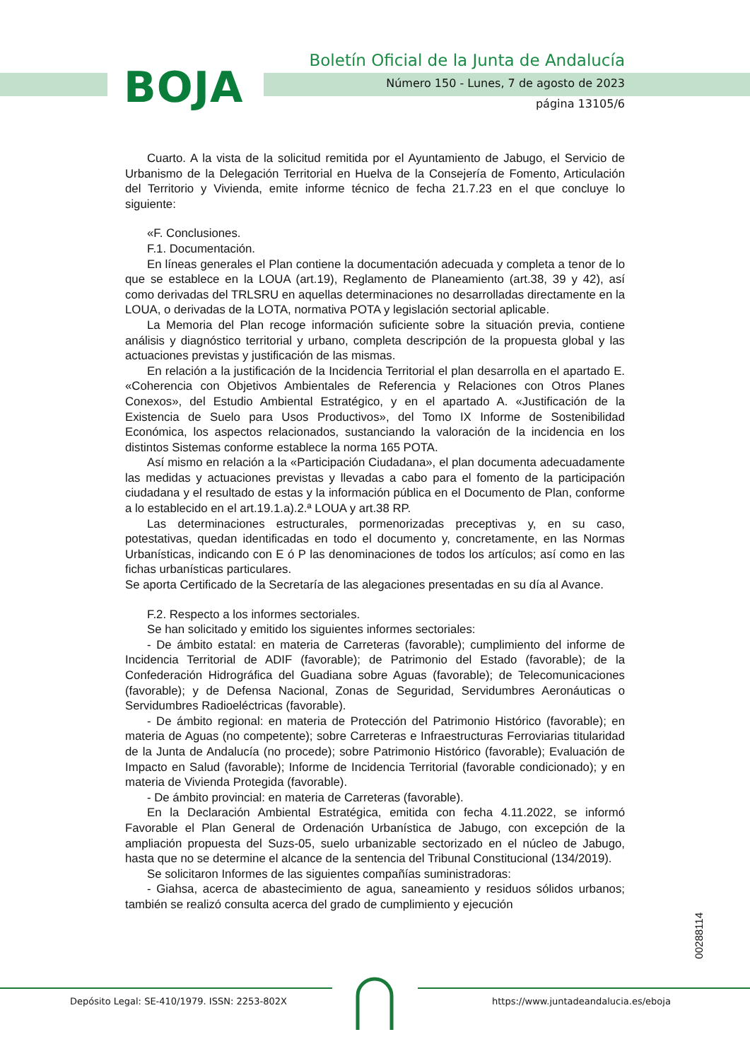BOJA
Boletín Oficial de la Junta de Andalucía
Número 150 - Lunes, 7 de agosto de 2023
página 13105/6
Cuarto. A la vista de la solicitud remitida por el Ayuntamiento de Jabugo, el Servicio de Urbanismo de la Delegación Territorial en Huelva de la Consejería de Fomento, Articulación del Territorio y Vivienda, emite informe técnico de fecha 21.7.23 en el que concluye lo siguiente:
«F. Conclusiones.
F.1. Documentación.
En líneas generales el Plan contiene la documentación adecuada y completa a tenor de lo que se establece en la LOUA (art.19), Reglamento de Planeamiento (art.38, 39 y 42), así como derivadas del TRLSRU en aquellas determinaciones no desarrolladas directamente en la LOUA, o derivadas de la LOTA, normativa POTA y legislación sectorial aplicable.
La Memoria del Plan recoge información suficiente sobre la situación previa, contiene análisis y diagnóstico territorial y urbano, completa descripción de la propuesta global y las actuaciones previstas y justificación de las mismas.
En relación a la justificación de la Incidencia Territorial el plan desarrolla en el apartado E. «Coherencia con Objetivos Ambientales de Referencia y Relaciones con Otros Planes Conexos», del Estudio Ambiental Estratégico, y en el apartado A. «Justificación de la Existencia de Suelo para Usos Productivos», del Tomo IX Informe de Sostenibilidad Económica, los aspectos relacionados, sustanciando la valoración de la incidencia en los distintos Sistemas conforme establece la norma 165 POTA.
Así mismo en relación a la «Participación Ciudadana», el plan documenta adecuadamente las medidas y actuaciones previstas y llevadas a cabo para el fomento de la participación ciudadana y el resultado de estas y la información pública en el Documento de Plan, conforme a lo establecido en el art.19.1.a).2.ª LOUA y art.38 RP.
Las determinaciones estructurales, pormenorizadas preceptivas y, en su caso, potestativas, quedan identificadas en todo el documento y, concretamente, en las Normas Urbanísticas, indicando con E ó P las denominaciones de todos los artículos; así como en las fichas urbanísticas particulares.
Se aporta Certificado de la Secretaría de las alegaciones presentadas en su día al Avance.
F.2. Respecto a los informes sectoriales.
Se han solicitado y emitido los siguientes informes sectoriales:
- De ámbito estatal: en materia de Carreteras (favorable); cumplimiento del informe de Incidencia Territorial de ADIF (favorable); de Patrimonio del Estado (favorable); de la Confederación Hidrográfica del Guadiana sobre Aguas (favorable); de Telecomunicaciones (favorable); y de Defensa Nacional, Zonas de Seguridad, Servidumbres Aeronáuticas o Servidumbres Radioeléctricas (favorable).
- De ámbito regional: en materia de Protección del Patrimonio Histórico (favorable); en materia de Aguas (no competente); sobre Carreteras e Infraestructuras Ferroviarias titularidad de la Junta de Andalucía (no procede); sobre Patrimonio Histórico (favorable); Evaluación de Impacto en Salud (favorable); Informe de Incidencia Territorial (favorable condicionado); y en materia de Vivienda Protegida (favorable).
- De ámbito provincial: en materia de Carreteras (favorable).
En la Declaración Ambiental Estratégica, emitida con fecha 4.11.2022, se informó Favorable el Plan General de Ordenación Urbanística de Jabugo, con excepción de la ampliación propuesta del Suzs-05, suelo urbanizable sectorizado en el núcleo de Jabugo, hasta que no se determine el alcance de la sentencia del Tribunal Constitucional (134/2019).
Se solicitaron Informes de las siguientes compañías suministradoras:
- Giahsa, acerca de abastecimiento de agua, saneamiento y residuos sólidos urbanos; también se realizó consulta acerca del grado de cumplimiento y ejecución
00288114
Depósito Legal: SE-410/1979. ISSN: 2253-802X
https://www.juntadeandalucia.es/eboja